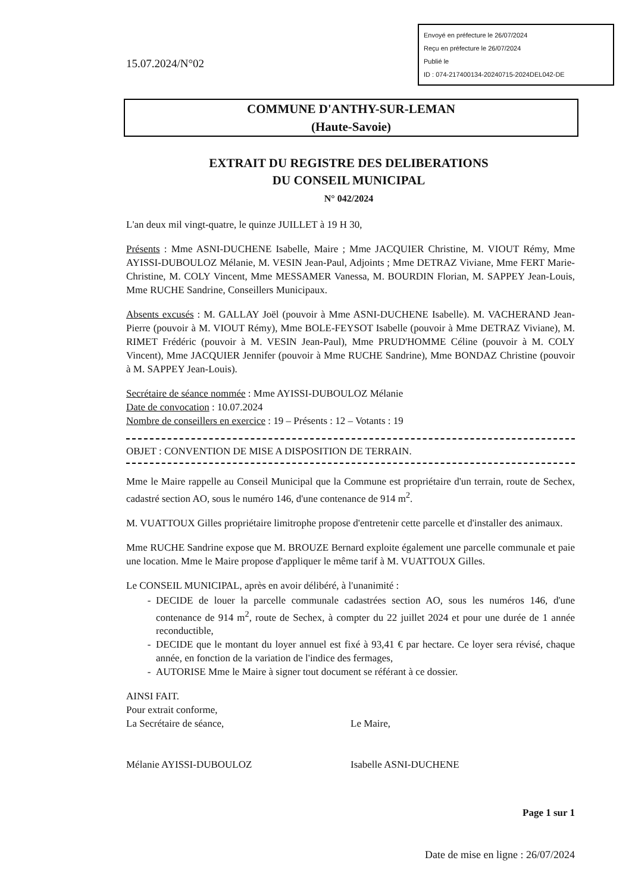15.07.2024/N°02
Envoyé en préfecture le 26/07/2024
Reçu en préfecture le 26/07/2024
Publié le
ID : 074-217400134-20240715-2024DEL042-DE
COMMUNE D'ANTHY-SUR-LEMAN
(Haute-Savoie)
EXTRAIT DU REGISTRE DES DELIBERATIONS
DU CONSEIL MUNICIPAL
N° 042/2024
L'an deux mil vingt-quatre, le quinze JUILLET à 19 H 30,
Présents : Mme ASNI-DUCHENE Isabelle, Maire ; Mme JACQUIER Christine, M. VIOUT Rémy, Mme AYISSI-DUBOULOZ Mélanie, M. VESIN Jean-Paul, Adjoints ; Mme DETRAZ Viviane, Mme FERT Marie-Christine, M. COLY Vincent, Mme MESSAMER Vanessa, M. BOURDIN Florian, M. SAPPEY Jean-Louis, Mme RUCHE Sandrine, Conseillers Municipaux.
Absents excusés : M. GALLAY Joël (pouvoir à Mme ASNI-DUCHENE Isabelle). M. VACHERAND Jean-Pierre (pouvoir à M. VIOUT Rémy), Mme BOLE-FEYSOT Isabelle (pouvoir à Mme DETRAZ Viviane), M. RIMET Frédéric (pouvoir à M. VESIN Jean-Paul), Mme PRUD'HOMME Céline (pouvoir à M. COLY Vincent), Mme JACQUIER Jennifer (pouvoir à Mme RUCHE Sandrine), Mme BONDAZ Christine (pouvoir à M. SAPPEY Jean-Louis).
Secrétaire de séance nommée : Mme AYISSI-DUBOULOZ Mélanie
Date de convocation : 10.07.2024
Nombre de conseillers en exercice : 19 – Présents : 12 – Votants : 19
OBJET : CONVENTION DE MISE A DISPOSITION DE TERRAIN.
Mme le Maire rappelle au Conseil Municipal que la Commune est propriétaire d'un terrain, route de Sechex, cadastré section AO, sous le numéro 146, d'une contenance de 914 m<sup>2</sup>.
M. VUATTOUX Gilles propriétaire limitrophe propose d'entretenir cette parcelle et d'installer des animaux.
Mme RUCHE Sandrine expose que M. BROUZE Bernard exploite également une parcelle communale et paie une location. Mme le Maire propose d'appliquer le même tarif à M. VUATTOUX Gilles.
Le CONSEIL MUNICIPAL, après en avoir délibéré, à l'unanimité :
DECIDE de louer la parcelle communale cadastrées section AO, sous les numéros 146, d'une contenance de 914 m<sup>2</sup>, route de Sechex, à compter du 22 juillet 2024 et pour une durée de 1 année reconductible,
DECIDE que le montant du loyer annuel est fixé à 93,41 € par hectare. Ce loyer sera révisé, chaque année, en fonction de la variation de l'indice des fermages,
AUTORISE Mme le Maire à signer tout document se référant à ce dossier.
AINSI FAIT.
Pour extrait conforme,
La Secrétaire de séance,
Mélanie AYISSI-DUBOULOZ
Le Maire,
Isabelle ASNI-DUCHENE
Page 1 sur 1
Date de mise en ligne : 26/07/2024